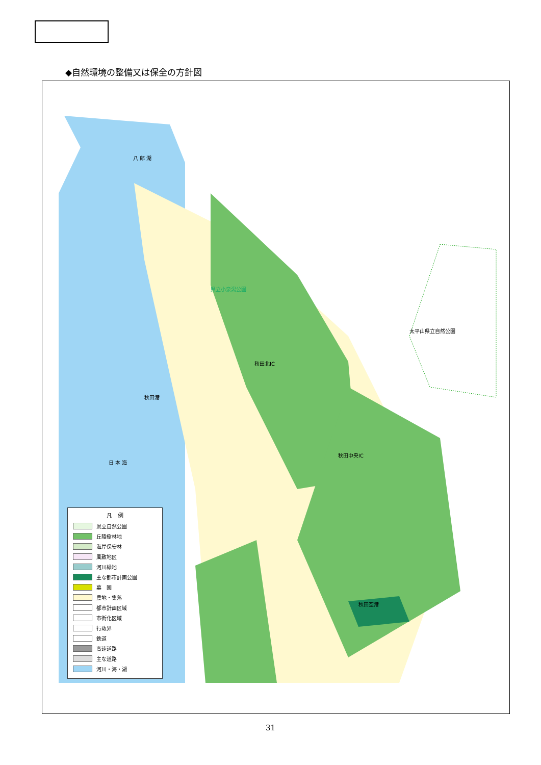◆自然環境の整備又は保全の方針図
八 郎 湖
県立小泉潟公園
太平山県立自然公園
秋田北IC
秋田港
日 本 海
秋田中央IC
秋田空港
凡　例
県立自然公園
丘陵樹林地
海岸保安林
風致地区
河川緑地
主な都市計画公園
墓　園
農地・集落
都市計画区域
市街化区域
行政界
鉄道
高速道路
主な道路
河川・海・湖
31